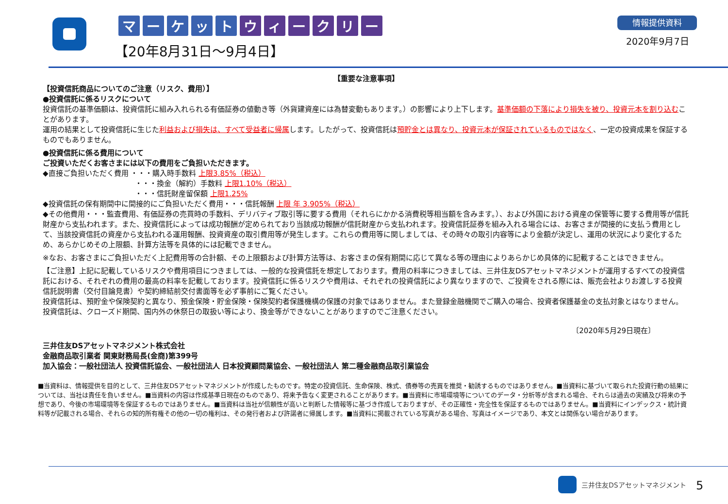マーケットウィークリー
【20年8月31日～9月4日】
情報提供資料
2020年9月7日
【重要な注意事項】
【投資信託商品についてのご注意（リスク、費用）】
●投資信託に係るリスクについて
投資信託の基準価額は、投資信託に組み入れられる有価証券の値動き等（外貨建資産には為替変動もあります。）の影響により上下します。基準価額の下落により損失を被り、投資元本を割り込むことがあります。
運用の結果として投資信託に生じた利益および損失は、すべて受益者に帰属します。したがって、投資信託は預貯金とは異なり、投資元本が保証されているものではなく、一定の投資成果を保証するものでもありません。
●投資信託に係る費用について
ご投資いただくお客さまには以下の費用をご負担いただきます。
◆直接ご負担いただく費用 ・・・購入時手数料 上限3.85%（税込）
・・・換金（解約）手数料 上限1.10%（税込）
・・・信託財産留保額 上限1.25%
◆投資信託の保有期間中に間接的にご負担いただく費用・・・信託報酬 上限 年 3.905%（税込）
◆その他費用・・・監査費用、有価証券の売買時の手数料、デリバティブ取引等に要する費用（それらにかかる消費税等相当額を含みます。）、および外国における資産の保管等に要する費用等が信託財産から支払われます。また、投資信託によっては成功報酬が定められており当該成功報酬が信託財産から支払われます。投資信託証券を組み入れる場合には、お客さまが間接的に支払う費用として、当該投資信託の資産から支払われる運用報酬、投資資産の取引費用等が発生します。これらの費用等に関しましては、その時々の取引内容等により金額が決定し、運用の状況により変化するため、あらかじめその上限額、計算方法等を具体的には記載できません。
※なお、お客さまにご負担いただく上記費用等の合計額、その上限額および計算方法等は、お客さまの保有期間に応じて異なる等の理由によりあらかじめ具体的に記載することはできません。
【ご注意】上記に記載しているリスクや費用項目につきましては、一般的な投資信託を想定しております。費用の料率につきましては、三井住友DSアセットマネジメントが運用するすべての投資信託における、それぞれの費用の最高の料率を記載しております。投資信託に係るリスクや費用は、それぞれの投資信託により異なりますので、ご投資をされる際には、販売会社よりお渡しする投資信託説明書（交付目論見書）や契約締結前交付書面等を必ず事前にご覧ください。
投資信託は、預貯金や保険契約と異なり、預金保険・貯金保険・保険契約者保護機構の保護の対象ではありません。また登録金融機関でご購入の場合、投資者保護基金の支払対象とはなりません。投資信託は、クローズド期間、国内外の休祭日の取扱い等により、換金等ができないことがありますのでご注意ください。
〔2020年5月29日現在〕
三井住友DSアセットマネジメント株式会社
金融商品取引業者 関東財務局長(金商)第399号
加入協会：一般社団法人 投資信託協会、一般社団法人 日本投資顧問業協会、一般社団法人 第二種金融商品取引業協会
■当資料は、情報提供を目的として、三井住友DSアセットマネジメントが作成したものです。特定の投資信託、生命保険、株式、債券等の売買を推奨・勧誘するものではありません。■当資料に基づいて取られた投資行動の結果については、当社は責任を負いません。■当資料の内容は作成基準日現在のものであり、将来予告なく変更されることがあります。■当資料に市場環境等についてのデータ・分析等が含まれる場合、それらは過去の実績及び将来の予想であり、今後の市場環境等を保証するものではありません。■当資料は当社が信頼性が高いと判断した情報等に基づき作成しておりますが、その正確性・完全性を保証するものではありません。■当資料にインデックス・統計資料等が記載される場合、それらの知的所有権その他の一切の権利は、その発行者および許諾者に帰属します。■当資料に掲載されている写真がある場合、写真はイメージであり、本文とは関係ない場合があります。
三井住友DSアセットマネジメント 5